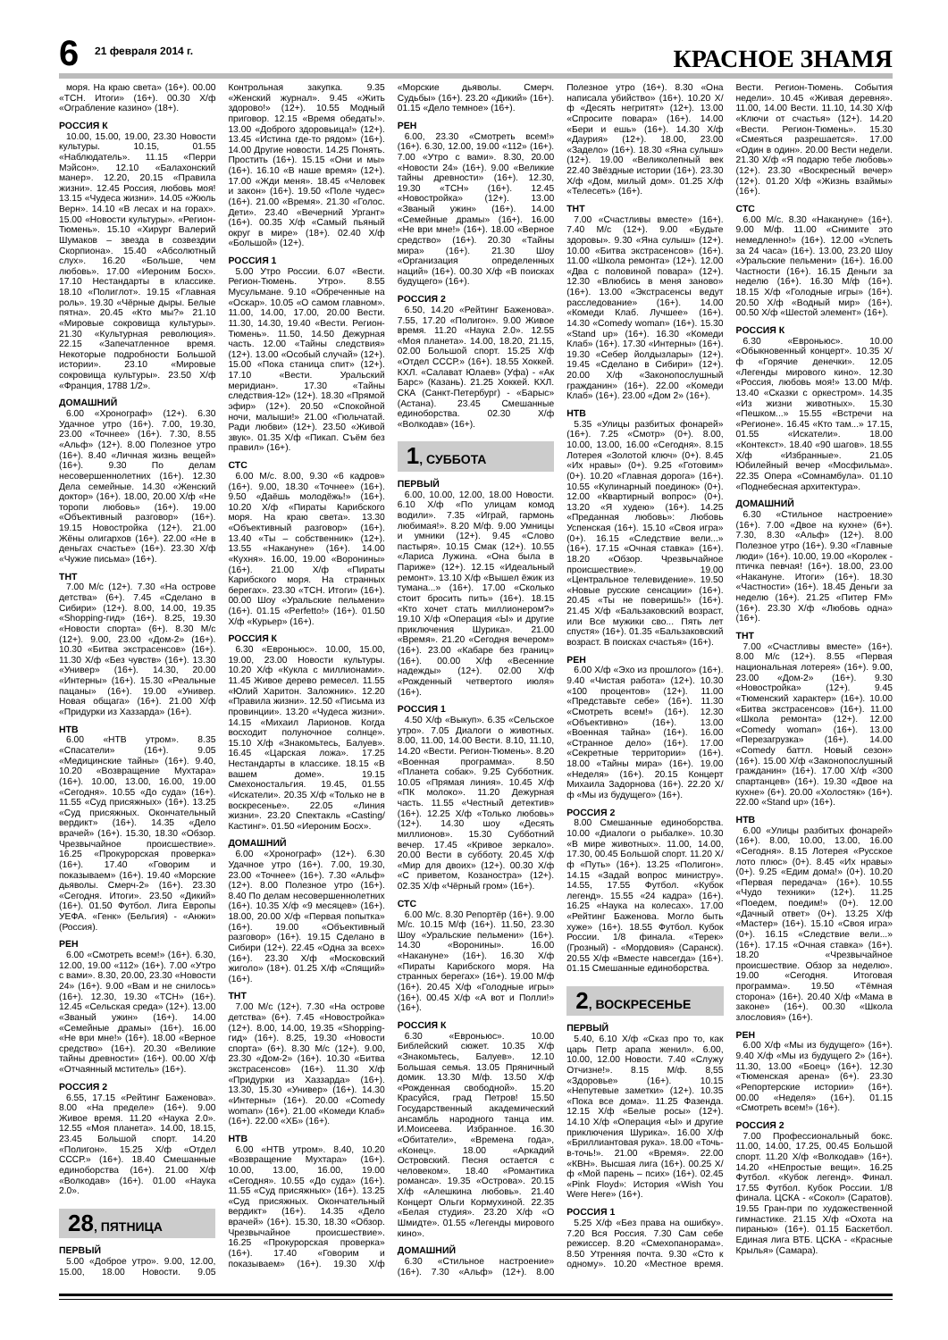6 21 февраля 2014 г. КРАСНОЕ ЗНАМЯ
моря. На краю света» (16+). 00.00 «ТСН. Итоги» (16+). 00.30 Х/ф «Ограбление казино» (18+).
РОССИЯ К
10.00, 15.00, 19.00, 23.30 Новости культуры. 10.15, 01.55 «Наблюдатель». 11.15 «Перри Мэйсон». 12.10 «Балахонский манер». 12.20, 20.15 «Правила жизни». 12.45 Россия, любовь моя! 13.15 «Чудеса жизни». 14.05 «Жюль Верн». 14.10 «В лесах и на горах». 15.00 «Новости культуры». «Регион-Тюмень». 15.10 «Хирург Валерий Шумаков – звезда в созвездии Скорпиона». 15.40 «Абсолютный слух». 16.20 «Больше, чем любовь». 17.00 «Иероним Босх». 17.10 Нестандарты в классике. 18.10 «Полиглот». 19.15 «Главная роль». 19.30 «Чёрные дыры. Белые пятна». 20.45 «Кто мы?» 21.10 «Мировые сокровища культуры». 21.30 «Культурная революция». 22.15 «Запечатленное время. Некоторые подробности Большой истории». 23.10 «Мировые сокровища культуры». 23.50 Х/ф «Франция, 1788 1/2».
ДОМАШНИЙ
6.00 «Хронограф» (12+). 6.30 Удачное утро (16+). 7.00, 19.30, 23.00 «Точнее» (16+). 7.30, 8.55 «Альф» (12+). 8.00 Полезное утро (16+). 8.40 «Личная жизнь вещей» (16+). 9.30 По делам несовершеннолетних (16+). 12.30 Дела семейные. 14.30 «Женский доктор» (16+). 18.00, 20.00 Х/ф «Не торопи любовь» (16+). 19.00 «Объективный разговор» (16+). 19.15 Новостройка (12+). 21.00 Жёны олигархов (16+). 22.00 «Не в деньгах счастье» (16+). 23.30 Х/ф «Чужие письма» (16+).
ТНТ
7.00 М/с (12+). 7.30 «На острове детства» (6+). 7.45 «Сделано в Сибири» (12+). 8.00, 14.00, 19.35 «Shopping-гид» (16+). 8.25, 19.30 «Новости спорта» (6+). 8.30 М/с (12+). 9.00, 23.00 «Дом-2» (16+). 10.30 «Битва экстрасенсов» (16+). 11.30 Х/ф «Без чувств» (16+). 13.30 «Универ» (16+). 14.30, 20.00 «Интерны» (16+). 15.30 «Реальные пацаны» (16+). 19.00 «Универ. Новая общага» (16+). 21.00 Х/ф «Придурки из Хаззарда» (16+).
НТВ
6.00 «НТВ утром». 8.35 «Спасатели» (16+). 9.05 «Медицинские тайны» (16+). 9.40, 10.20 «Возвращение Мухтара» (16+). 10.00, 13.00, 16.00, 19.00 «Сегодня». 10.55 «До суда» (16+). 11.55 «Суд присяжных» (16+). 13.25 «Суд присяжных. Окончательный вердикт» (16+). 14.35 «Дело врачей» (16+). 15.30, 18.30 «Обзор. Чрезвычайное происшествие». 16.25 «Прокурорская проверка» (16+). 17.40 «Говорим и показываем» (16+). 19.40 «Морские дьяволы. Смерч-2» (16+). 23.30 «Сегодня. Итоги». 23.50 «Дикий» (16+). 01.50 Футбол. Лига Европы УЕФА. «Генк» (Бельгия) - «Анжи» (Россия).
РЕН
6.00 «Смотреть всем!» (16+). 6.30, 12.00, 19.00 «112» (16+). 7.00 «Утро с вами». 8.30, 20.00, 23.30 «Новости 24» (16+). 9.00 «Вам и не снилось» (16+). 12.30, 19.30 «ТСН» (16+). 12.45 «Сельская среда» (12+). 13.00 «Званый ужин» (16+). 14.00 «Семейные драмы» (16+). 16.00 «Не ври мне!» (16+). 18.00 «Верное средство» (16+). 20.30 «Великие тайны древности» (16+). 00.00 Х/ф «Отчаянный мститель» (16+).
РОССИЯ 2
6.55, 17.15 «Рейтинг Баженова». 8.00 «На пределе» (16+). 9.00 Живое время. 11.20 «Наука 2.0». 12.55 «Моя планета». 14.00, 18.15, 23.45 Большой спорт. 14.20 «Полигон». 15.25 Х/ф «Отдел СССР.» (16+). 18.40 Смешанные единоборства (16+). 21.00 Х/ф «Волкодав» (16+). 01.00 «Наука 2.0».
28, ПЯТНИЦА
ПЕРВЫЙ
5.00 «Доброе утро». 9.00, 12.00, 15.00, 18.00 Новости. 9.05 Контрольная закупка. 9.35 «Женский журнал». 9.45 «Жить здорово!» (12+). 10.55 Модный приговор. 12.15 «Время обедать!». 13.00 «Доброго здоровьица!» (12+). 13.45 «Истина где-то рядом» (16+). 14.00 Другие новости. 14.25 Понять. Простить (16+). 15.15 «Они и мы» (16+). 16.10 «В наше время» (12+). 17.00 «Жди меня». 18.45 «Человек и закон» (16+). 19.50 «Поле чудес» (16+). 21.00 «Время». 21.30 «Голос. Дети». 23.40 «Вечерний Ургант» (16+). 00.35 Х/ф «Самый пьяный округ в мире» (18+). 02.40 Х/ф «Большой» (12+).
РОССИЯ 1
5.00 Утро России. 6.07 «Вести. Регион-Тюмень. Утро». 8.55 Мусульмане. 9.10 «Обреченные на «Оскар». 10.05 «О самом главном». 11.00, 14.00, 17.00, 20.00 Вести. 11.30, 14.30, 19.40 «Вести. Регион-Тюмень». 11.50, 14.50 Дежурная часть. 12.00 «Тайны следствия» (12+). 13.00 «Особый случай» (12+). 15.00 «Пока станица спит» (12+). 17.10 «Вести. Уральский меридиан». 17.30 «Тайны следствия-12» (12+). 18.30 «Прямой эфир» (12+). 20.50 «Спокойной ночи, малыши!» 21.00 «Гюльчатай. Ради любви» (12+). 23.50 «Живой звук». 01.35 Х/ф «Пикап. Съём без правил» (16+).
СТС
6.00 М/с. 8.00, 9.30 «6 кадров» (16+). 9.00, 18.30 «Точнее» (16+). 9.50 «Даёшь молодёжь!» (16+). 10.20 Х/ф «Пираты Карибского моря. На краю света». 13.30 «Объективный разговор» (16+). 13.40 «Ты – собственник» (12+). 13.55 «Накануне» (16+). 14.00 «Кухня». 16.00, 19.00 «Воронины» (16+). 21.00 Х/ф «Пираты Карибского моря. На странных берегах». 23.30 «ТСН. Итоги» (16+). 00.00 Шоу «Уральские пельмени» (16+). 01.15 «Perfetto!» (16+). 01.50 Х/ф «Курьер» (16+).
РОССИЯ К
6.30 «Евроньюс». 10.00, 15.00, 19.00, 23.00 Новости культуры. 10.20 Х/ф «Кукла с миллионами». 11.45 Живое дерево ремесел. 11.55 «Юлий Харитон. Заложник». 12.20 «Правила жизни». 12.50 «Письма из провинции». 13.20 «Чудеса жизни». 14.15 «Михаил Ларионов. Когда восходит полуночное солнце». 15.10 Х/ф «Знакомьтесь, Балуев». 16.45 «Царская ложа». 17.25 Нестандарты в классике. 18.15 «В вашем доме». 19.15 Смехоностальгия. 19.45, 01.55 «Искатели». 20.35 Х/ф «Только не в воскресенье». 22.05 «Линия жизни». 23.20 Спектакль «Casting/ Кастинг». 01.50 «Иероним Босх».
ДОМАШНИЙ
6.00 «Хронограф» (12+). 6.30 Удачное утро (16+). 7.00, 19.30, 23.00 «Точнее» (16+). 7.30 «Альф» (12+). 8.00 Полезное утро (16+). 8.40 По делам несовершеннолетних (16+). 10.35 Х/ф «9 месяцев» (16+). 18.00, 20.00 Х/ф «Первая попытка» (16+). 19.00 «Объективный разговор» (16+). 19.15 Сделано в Сибири (12+). 22.45 «Одна за всех» (16+). 23.30 Х/ф «Московский жиголо» (18+). 01.25 Х/ф «Спящий» (16+).
ТНТ
7.00 М/с (12+). 7.30 «На острове детства» (6+). 7.45 «Новостройка» (12+). 8.00, 14.00, 19.35 «Shopping-гид» (16+). 8.25, 19.30 «Новости спорта» (6+). 8.30 М/с (12+). 9.00, 23.30 «Дом-2» (16+). 10.30 «Битва экстрасенсов» (16+). 11.30 Х/ф «Придурки из Хаззарда» (16+). 13.30, 15.30 «Универ» (16+). 14.30 «Интерны» (16+). 20.00 «Comedy woman» (16+). 21.00 «Комеди Клаб» (16+). 22.00 «ХБ» (16+).
НТВ
6.00 «НТВ утром». 8.40, 10.20 «Возвращение Мухтара» (16+). 10.00, 13.00, 16.00, 19.00 «Сегодня». 10.55 «До суда» (16+). 11.55 «Суд присяжных» (16+). 13.25 «Суд присяжных. Окончательный вердикт» (16+). 14.35 «Дело врачей» (16+). 15.30, 18.30 «Обзор. Чрезвычайное происшествие». 16.25 «Прокурорская проверка» (16+). 17.40 «Говорим и показываем» (16+). 19.30 Х/ф «Морские дьяволы. Смерч. Судьбы» (16+). 23.20 «Дикий» (16+). 01.15 «Дело темное» (16+).
РЕН
6.00, 23.30 «Смотреть всем!» (16+). 6.30, 12.00, 19.00 «112» (16+). 7.00 «Утро с вами». 8.30, 20.00 «Новости 24» (16+). 9.00 «Великие тайны древности» (16+). 12.30, 19.30 «ТСН» (16+). 12.45 «Новостройка» (12+). 13.00 «Званый ужин» (16+). 14.00 «Семейные драмы» (16+). 16.00 «Не ври мне!» (16+). 18.00 «Верное средство» (16+). 20.30 «Тайны мира» (16+). 21.30 Шоу «Организация определенных наций» (16+). 00.30 Х/ф «В поисках будущего» (16+).
РОССИЯ 2
6.50, 14.20 «Рейтинг Баженова». 7.55, 17.20 «Полигон». 9.00 Живое время. 11.20 «Наука 2.0». 12.55 «Моя планета». 14.00, 18.20, 21.15, 02.00 Большой спорт. 15.25 Х/ф «Отдел СССР.» (16+). 18.55 Хоккей. КХЛ. «Салават Юлаев» (Уфа) - «Ак Барс» (Казань). 21.25 Хоккей. КХЛ. СКА (Санкт-Петербург) - «Барыс» (Астана). 23.45 Смешанные единоборства. 02.30 Х/ф «Волкодав» (16+).
1, СУББОТА
ПЕРВЫЙ
6.00, 10.00, 12.00, 18.00 Новости. 6.10 Х/ф «По улицам комод водили». 7.35 «Играй, гармонь любимая!». 8.20 М/ф. 9.00 Умницы и умники (12+). 9.45 «Слово пастыря». 10.15 Смак (12+). 10.55 «Лариса Лужина. «Она была в Париже» (12+). 12.15 «Идеальный ремонт». 13.10 Х/ф «Вышел ёжик из тумана...» (16+). 17.00 «Сколько стоит бросить пить» (16+). 18.15 «Кто хочет стать миллионером?» 19.10 Х/ф «Операция «Ы» и другие приключения Шурика». 21.00 «Время». 21.20 «Сегодня вечером» (16+). 23.00 «Кабаре без границ» (16+). 00.00 Х/ф «Весенние надежды» (12+). 02.00 Х/ф «Рожденный четвертого июля» (16+).
РОССИЯ 1
4.50 Х/ф «Выкуп». 6.35 «Сельское утро». 7.05 Диалоги о животных. 8.00, 11.00, 14.00 Вести. 8.10, 11.10, 14.20 «Вести. Регион-Тюмень». 8.20 «Военная программа». 8.50 «Планета собак». 9.25 Субботник. 10.05 «Прямая линия». 10.45 Х/ф «ПК молоко». 11.20 Дежурная часть. 11.55 «Честный детектив» (16+). 12.25 Х/ф «Только любовь» (12+). 14.30 шоу «Десять миллионов». 15.30 Субботний вечер. 17.45 «Кривое зеркало». 20.00 Вести в субботу. 20.45 Х/ф «Мир для двоих» (12+). 00.30 Х/ф «С приветом, Козаностра» (12+). 02.35 Х/ф «Чёрный гром» (16+).
СТС
6.00 М/с. 8.30 Репортёр (16+). 9.00 М/с. 10.15 М/ф (16+). 11.50, 23.30 Шоу «Уральские пельмени» (16+). 14.30 «Воронины». 16.00 «Накануне» (16+). 16.30 Х/ф «Пираты Карибского моря. На странных берегах» (16+). 19.00 М/ф (16+). 20.45 Х/ф «Голодные игры» (16+). 00.45 Х/ф «А вот и Полли!» (16+).
РОССИЯ К
6.30 «Евроньюс». 10.00 Библейский сюжет. 10.35 Х/ф «Знакомьтесь, Балуев». 12.10 Большая семья. 13.05 Пряничный домик. 13.30 М/ф. 13.50 Х/ф «Рожденная свободной». 15.20 Красуйся, град Петров! 15.50 Государственный академический ансамбль народного танца им. И.Моисеева. Избранное. 16.30 «Обитатели», «Времена года», «Конец». 18.00 «Аркадий Островский. Песня остается с человеком». 18.40 «Романтика романса». 19.35 «Острова». 20.15 Х/ф «Алешкина любовь». 21.40 Концерт Ольги Кормухиной. 22.35 «Белая студия». 23.20 Х/ф «О Шмидте». 01.55 «Легенды мирового кино».
ДОМАШНИЙ
6.30 «Стильное настроение» (16+). 7.30 «Альф» (12+). 8.00 Полезное утро (16+). 8.30 «Она написала убийство» (16+). 10.20 Х/ф «Десять негритят» (12+). 13.00 «Спросите повара» (16+). 14.00 «Бери и ешь» (16+). 14.30 Х/ф «Даурия» (12+). 18.00, 23.00 «Задело» (16+). 18.30 «Яна сулыш» (12+). 19.00 «Великолепный век 22.40 Звёздные истории (16+). 23.30 Х/ф «Дом, милый дом». 01.25 Х/ф «Телесеть» (16+).
ТНТ
7.00 «Счастливы вместе» (16+). 7.40 М/с (12+). 9.00 «Будьте здоровы». 9.30 «Яна сулыш» (12+). 10.00 «Битва экстрасенсов» (16+). 11.00 «Школа ремонта» (12+). 12.00 «Два с половиной повара» (12+). 12.30 «Влюбись в меня заново» (16+). 13.00 «Экстрасенсы ведут расследование» (16+). 14.00 «Комеди Клаб. Лучшее» (16+). 14.30 «Comedy woman» (16+). 15.30 «Stand up» (16+). 16.30 «Комеди Клаб» (16+). 17.30 «Интерны» (16+). 19.30 «Себер йолдызлары» (12+). 19.45 «Сделано в Сибири» (12+). 20.00 Х/ф «Законопослушный гражданин» (16+). 22.00 «Комеди Клаб» (16+). 23.00 «Дом 2» (16+).
НТВ
5.35 «Улицы разбитых фонарей» (16+). 7.25 «Смотр» (0+). 8.00, 10.00, 13.00, 16.00 «Сегодня». 8.15 Лотерея «Золотой ключ» (0+). 8.45 «Их нравы» (0+). 9.25 «Готовим» (0+). 10.20 «Главная дорога» (16+). 10.55 «Кулинарный поединок» (0+). 12.00 «Квартирный вопрос» (0+). 13.20 «Я худею» (16+). 14.25 «Преданная любовь»: Любовь Успенская (16+). 15.10 «Своя игра» (0+). 16.15 «Следствие вели...» (16+). 17.15 «Очная ставка» (16+). 18.20 «Обзор. Чрезвычайное происшествие». 19.00 «Центральное телевидение». 19.50 «Новые русские сенсации» (16+). 20.45 «Ты не поверишь!» (16+). 21.45 Х/ф «Бальзаковский возраст, или Все мужики сво... Пять лет спустя» (16+). 01.35 «Бальзаковский возраст. В поисках счастья» (16+).
РЕН
6.00 Х/ф «Эхо из прошлого» (16+). 9.40 «Чистая работа» (12+). 10.30 «100 процентов» (12+). 11.00 «Представьте себе» (16+). 11.30 «Смотреть всем!» (16+). 12.30 «Объективно» (16+). 13.00 «Военная тайна» (16+). 16.00 «Странное дело» (16+). 17.00 «Секретные территории» (16+). 18.00 «Тайны мира» (16+). 19.00 «Неделя» (16+). 20.15 Концерт Михаила Задорнова (16+). 22.20 Х/ф «Мы из будущего» (16+).
РОССИЯ 2
8.00 Смешанные единоборства. 10.00 «Диалоги о рыбалке». 10.30 «В мире животных». 11.00, 14.00, 17.30, 00.45 Большой спорт. 11.20 Х/ф «Путь» (16+). 13.25 «Полигон». 14.15 «Задай вопрос министру». 14.55, 17.55 Футбол. «Кубок легенд». 15.55 «24 кадра» (16+). 16.25 «Наука на колесах». 17.00 «Рейтинг Баженова. Могло быть хуже» (16+). 18.55 Футбол. Кубок России. 1/8 финала. «Терек» (Грозный) - «Мордовия» (Саранск). 20.55 Х/ф «Вместе навсегда» (16+). 01.15 Смешанные единоборства.
2, ВОСКРЕСЕНЬЕ
ПЕРВЫЙ
5.40, 6.10 Х/ф «Сказ про то, как царь Петр арапа женил». 6.00, 10.00, 12.00 Новости. 7.40 «Служу Отчизне!». 8.15 М/ф. 8,55 «Здоровье» (16+). 10.15 «Непутевые заметки» (12+). 10.35 «Пока все дома». 11.25 Фазенда. 12.15 Х/ф «Белые росы» (12+). 14.10 Х/ф «Операция «Ы» и другие приключения Шурика». 16.00 Х/ф «Бриллиантовая рука». 18.00 «Точь-в-точь!». 21.00 «Время». 22.00 «КВН». Высшая лига (16+). 00.25 Х/ф «Мой парень – псих» (16+). 02.45 «Pink Floyd»: История «Wish You Were Here» (16+).
РОССИЯ 1
5.25 Х/ф «Без права на ошибку». 7.20 Вся Россия. 7.30 Сам себе режиссер. 8.20 «Смехопанорама». 8.50 Утренняя почта. 9.30 «Сто к одному». 10.20 «Местное время. Вести. Регион-Тюмень. События недели». 10.45 «Живая деревня». 11.00, 14.00 Вести. 11.10, 14.30 Х/ф «Ключи от счастья» (12+). 14.20 «Вести. Регион-Тюмень». 15.30 «Смеяться разрешается». 17.00 «Один в один». 20.00 Вести недели. 21.30 Х/ф «Я подарю тебе любовь» (12+). 23.30 «Воскресный вечер» (12+). 01.20 Х/ф «Жизнь взаймы» (16+).
СТС
6.00 М/с. 8.30 «Накануне» (16+). 9.00 М/ф. 11.00 «Снимите это немедленно!» (16+). 12.00 «Успеть за 24 часа» (16+). 13.00, 23.20 Шоу «Уральские пельмени» (16+). 16.00 Частности (16+). 16.15 Деньги за неделю (16+). 16.30 М/ф (16+). 18.15 Х/ф «Голодные игры» (16+). 20.50 Х/ф «Водный мир» (16+). 00.50 Х/ф «Шестой элемент» (16+).
РОССИЯ К
6.30 «Евроньюс». 10.00 «Обыкновенный концерт». 10.35 Х/ф «Горячие денечки». 12.05 «Легенды мирового кино». 12.30 «Россия, любовь моя!» 13.00 М/ф. 13.40 «Сказки с оркестром». 14.35 «Из жизни животных». 15.30 «Пешком...» 15.55 «Встречи на «Регионе». 16.45 «Кто там...» 17.15, 01.55 «Искатели». 18.00 «Контекст». 18.40 «90 шагов». 18.55 Х/ф «Избранные». 21.05 Юбилейный вечер «Мосфильма». 22.35 Опера «Сомнамбула». 01.10 «Поднебесная архитектура».
ДОМАШНИЙ
6.30 «Стильное настроение» (16+). 7.00 «Двое на кухне» (6+). 7.30, 8.30 «Альф» (12+). 8.00 Полезное утро (16+). 9.30 «Главные люди» (16+). 10.00, 19.00 «Королек - птичка певчая! (16+). 18.00, 23.00 «Накануне. Итоги» (16+). 18.30 «Частности» (16+). 18.45 Деньги за неделю (16+). 21.25 «Питер FM» (16+). 23.30 Х/ф «Любовь одна» (16+).
ТНТ
7.00 «Счастливы вместе» (16+). 8.00 М/с (12+). 8.55 «Первая национальная лотерея» (16+). 9.00, 23.00 «Дом-2» (16+). 9.30 «Новостройка» (12+). 9.45 «Тюменский характер» (16+). 10.00 «Битва экстрасенсов» (16+). 11.00 «Школа ремонта» (12+). 12.00 «Comedy woman» (16+). 13.00 «Перезагрузка» (16+). 14.00 «Comedy баттл. Новый сезон» (16+). 15.00 Х/ф «Законопослушный гражданин» (16+). 17.00 Х/ф «300 спартанцев» (16+). 19.30 «Двое на кухне» (6+). 20.00 «Холостяк» (16+). 22.00 «Stand up» (16+).
НТВ
6.00 «Улицы разбитых фонарей» (16+). 8.00, 10.00, 13.00, 16.00 «Сегодня». 8.15 Лотерея «Русское лото плюс» (0+). 8.45 «Их нравы» (0+). 9.25 «Едим дома!» (0+). 10.20 «Первая передача» (16+). 10.55 «Чудо техники» (12+). 11.25 «Поедем, поедим!» (0+). 12.00 «Дачный ответ» (0+). 13.25 Х/ф «Мастер» (16+). 15.10 «Своя игра» (0+). 16.15 «Следствие вели...» (16+). 17.15 «Очная ставка» (16+). 18.20 «Чрезвычайное происшествие. Обзор за неделю». 19.00 «Сегодня. Итоговая программа». 19.50 «Тёмная сторона» (16+). 20.40 Х/ф «Мама в законе» (16+). 00.30 «Школа злословия» (16+).
РЕН
6.00 Х/ф «Мы из будущего» (16+). 9.40 Х/ф «Мы из будущего 2» (16+). 11.30, 13.00 «Боец» (16+). 12.30 «Тюменская арена» (6+). 23.30 «Репортерские истории» (16+). 00.00 «Неделя» (16+). 01.15 «Смотреть всем!» (16+).
РОССИЯ 2
7.00 Профессиональный бокс. 11.00, 14.00, 17.25, 00.45 Большой спорт. 11.20 Х/ф «Волкодав» (16+). 14.20 «НЕпростые вещи». 16.25 Футбол. «Кубок легенд». Финал. 17.55 Футбол. Кубок России. 1/8 финала. ЦСКА - «Сокол» (Саратов). 19.55 Гран-при по художественной гимнастике. 21.15 Х/ф «Охота на пиранью» (16+). 01.15 Баскетбол. Единая лига ВТБ. ЦСКА - «Красные Крылья» (Самара).